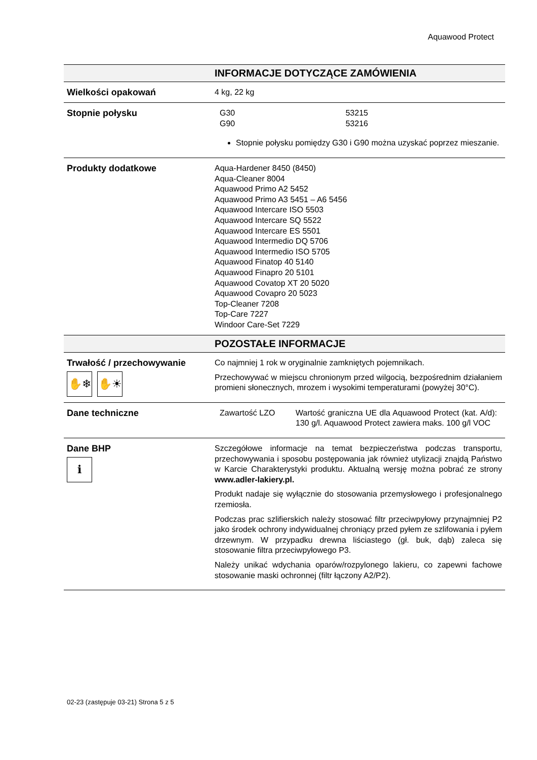Aquawood Protect
| | INFORMACJE DOTYCZĄCE ZAMÓWIENIA |
| Wielkości opakowań | 4 kg, 22 kg |
| Stopnie połysku | / G30 / 53215 / / G90 / 53216 / Stopnie połysku pomiędzy G30 i G90 można uzyskać poprzez mieszanie. |
| Produkty dodatkowe | Aqua-Hardener 8450 (8450) Aqua-Cleaner 8004 Aquawood Primo A2 5452 Aquawood Primo A3 5451 – A6 5456 Aquawood Intercare ISO 5503 Aquawood Intercare SQ 5522 Aquawood Intercare ES 5501 Aquawood Intermedio DQ 5706 Aquawood Intermedio ISO 5705 Aquawood Finatop 40 5140 Aquawood Finapro 20 5101 Aquawood Covatop XT 20 5020 Aquawood Covapro 20 5023 Top-Cleaner 7208 Top-Care 7227 Windoor Care-Set 7229 |
| | POZOSTAŁE INFORMACJE |
| Trwałość / przechowywanie ✋❄ ✋☀ | Co najmniej 1 rok w oryginalnie zamkniętych pojemnikach. Przechowywać w miejscu chronionym przed wilgocią, bezpośrednim działaniem promieni słonecznych, mrozem i wysokimi temperaturami (powyżej 30°C). |
| Dane techniczne | / Zawartość LZO / Wartość graniczna UE dla Aquawood Protect (kat. A/d): 130 g/l. Aquawood Protect zawiera maks. 100 g/l VOC / |
| Dane BHP ℹ | Szczegółowe informacje na temat bezpieczeństwa podczas transportu, przechowywania i sposobu postępowania jak również utylizacji znajdą Państwo w Karcie Charakterystyki produktu. Aktualną wersję można pobrać ze strony www.adler-lakiery.pl. Produkt nadaje się wyłącznie do stosowania przemysłowego i profesjonalnego rzemiosła. Podczas prac szlifierskich należy stosować filtr przeciwpyłowy przynajmniej P2 jako środek ochrony indywidualnej chroniący przed pyłem ze szlifowania i pyłem drzewnym. W przypadku drewna liściastego (gł. buk, dąb) zaleca się stosowanie filtra przeciwpyłowego P3. Należy unikać wdychania oparów/rozpylonego lakieru, co zapewni fachowe stosowanie maski ochronnej (filtr łączony A2/P2). |
02-23 (zastępuje 03-21) Strona 5 z 5